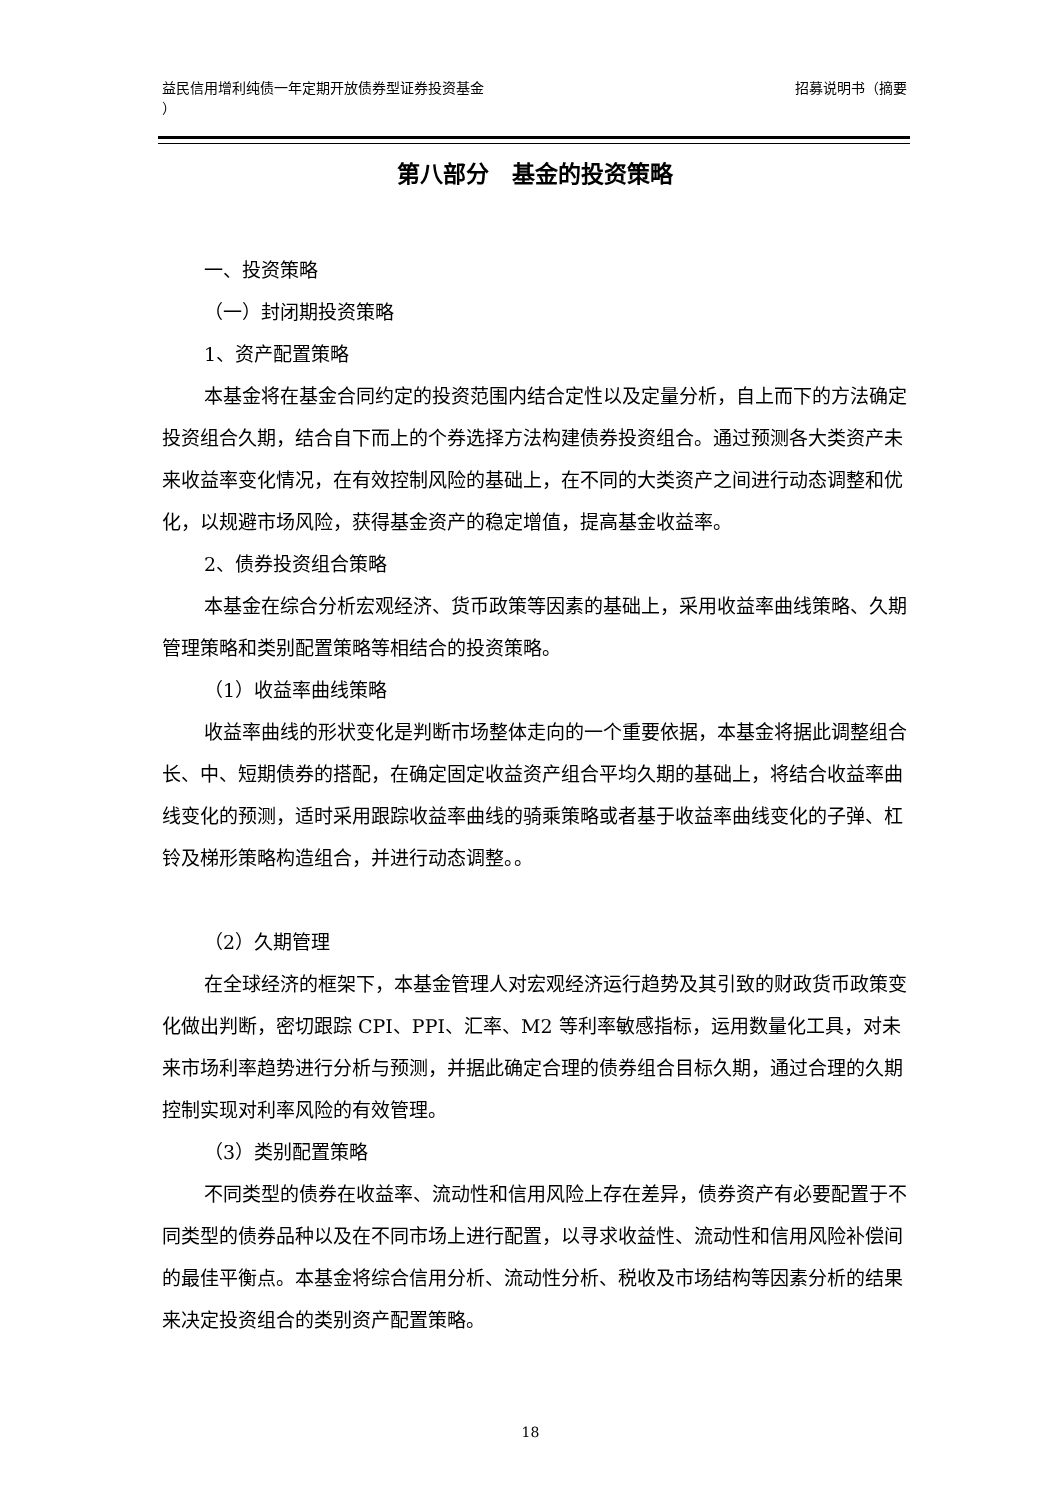益民信用增利纯债一年定期开放债券型证券投资基金
） 招募说明书（摘要
第八部分　基金的投资策略
一、投资策略
（一）封闭期投资策略
1、资产配置策略
本基金将在基金合同约定的投资范围内结合定性以及定量分析，自上而下的方法确定投资组合久期，结合自下而上的个券选择方法构建债券投资组合。通过预测各大类资产未来收益率变化情况，在有效控制风险的基础上，在不同的大类资产之间进行动态调整和优化，以规避市场风险，获得基金资产的稳定增值，提高基金收益率。
2、债券投资组合策略
本基金在综合分析宏观经济、货币政策等因素的基础上，采用收益率曲线策略、久期管理策略和类别配置策略等相结合的投资策略。
（1）收益率曲线策略
收益率曲线的形状变化是判断市场整体走向的一个重要依据，本基金将据此调整组合长、中、短期债券的搭配，在确定固定收益资产组合平均久期的基础上，将结合收益率曲线变化的预测，适时采用跟踪收益率曲线的骑乘策略或者基于收益率曲线变化的子弹、杠铃及梯形策略构造组合，并进行动态调整。。
（2）久期管理
在全球经济的框架下，本基金管理人对宏观经济运行趋势及其引致的财政货币政策变化做出判断，密切跟踪 CPI、PPI、汇率、M2 等利率敏感指标，运用数量化工具，对未来市场利率趋势进行分析与预测，并据此确定合理的债券组合目标久期，通过合理的久期控制实现对利率风险的有效管理。
（3）类别配置策略
不同类型的债券在收益率、流动性和信用风险上存在差异，债券资产有必要配置于不同类型的债券品种以及在不同市场上进行配置，以寻求收益性、流动性和信用风险补偿间的最佳平衡点。本基金将综合信用分析、流动性分析、税收及市场结构等因素分析的结果来决定投资组合的类别资产配置策略。
18